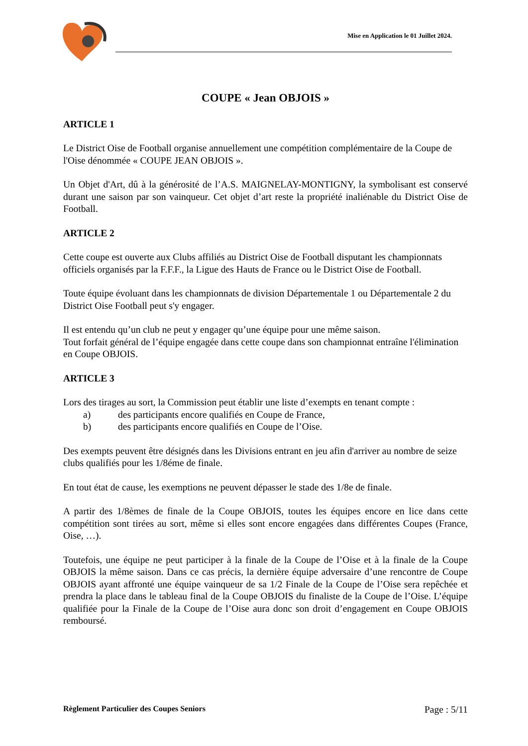Mise en Application le 01 Juillet 2024.
COUPE « Jean OBJOIS »
ARTICLE 1
Le District Oise de Football organise annuellement une compétition complémentaire de la Coupe de l'Oise dénommée « COUPE JEAN OBJOIS ».
Un Objet d'Art, dû à la générosité de l’A.S. MAIGNELAY-MONTIGNY, la symbolisant est conservé durant une saison par son vainqueur. Cet objet d’art reste la propriété inaliénable du District Oise de Football.
ARTICLE 2
Cette coupe est ouverte aux Clubs affiliés au District Oise de Football disputant les championnats officiels organisés par la F.F.F., la Ligue des Hauts de France ou le District Oise de Football.
Toute équipe évoluant dans les championnats de division Départementale 1 ou Départementale 2 du District Oise Football peut s'y engager.
Il est entendu qu’un club ne peut y engager qu’une équipe pour une même saison.
Tout forfait général de l’équipe engagée dans cette coupe dans son championnat entraîne l'élimination en Coupe OBJOIS.
ARTICLE 3
Lors des tirages au sort, la Commission peut établir une liste d’exempts en tenant compte :
a) des participants encore qualifiés en Coupe de France,
b) des participants encore qualifiés en Coupe de l’Oise.
Des exempts peuvent être désignés dans les Divisions entrant en jeu afin d'arriver au nombre de seize clubs qualifiés pour les 1/8éme de finale.
En tout état de cause, les exemptions ne peuvent dépasser le stade des 1/8e de finale.
A partir des 1/8èmes de finale de la Coupe OBJOIS, toutes les équipes encore en lice dans cette compétition sont tirées au sort, même si elles sont encore engagées dans différentes Coupes (France, Oise, …).
Toutefois, une équipe ne peut participer à la finale de la Coupe de l’Oise et à la finale de la Coupe OBJOIS la même saison. Dans ce cas précis, la dernière équipe adversaire d’une rencontre de Coupe OBJOIS ayant affronté une équipe vainqueur de sa 1/2 Finale de la Coupe de l’Oise sera repêchée et prendra la place dans le tableau final de la Coupe OBJOIS du finaliste de la Coupe de l’Oise. L’équipe qualifiée pour la Finale de la Coupe de l’Oise aura donc son droit d’engagement en Coupe OBJOIS remboursé.
Règlement Particulier des Coupes Seniors Page : 5/11